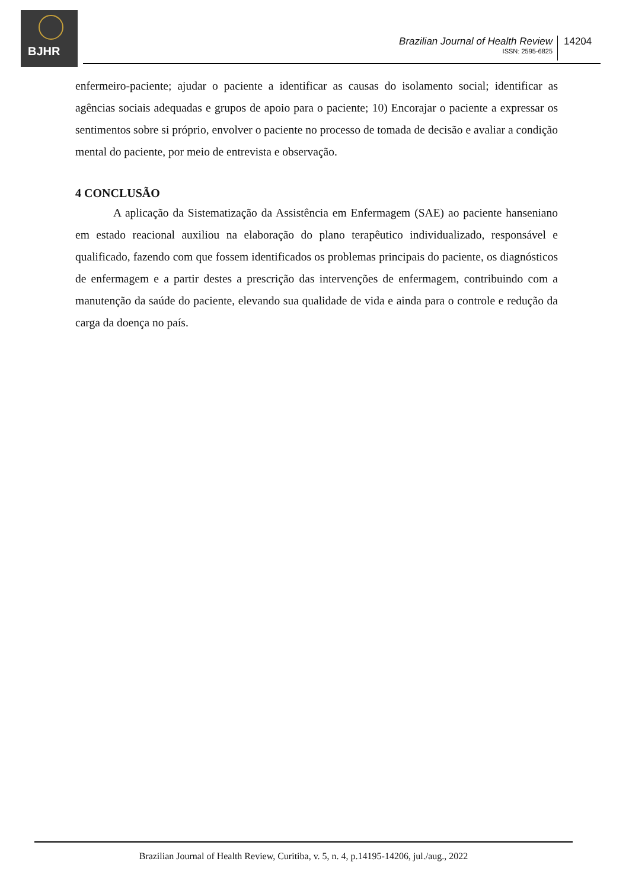BJHR
Brazilian Journal of Health Review
ISSN: 2595-6825
14204
enfermeiro-paciente; ajudar o paciente a identificar as causas do isolamento social; identificar as agências sociais adequadas e grupos de apoio para o paciente; 10) Encorajar o paciente a expressar os sentimentos sobre si próprio, envolver o paciente no processo de tomada de decisão e avaliar a condição mental do paciente, por meio de entrevista e observação.
4 CONCLUSÃO
A aplicação da Sistematização da Assistência em Enfermagem (SAE) ao paciente hanseniano em estado reacional auxiliou na elaboração do plano terapêutico individualizado, responsável e qualificado, fazendo com que fossem identificados os problemas principais do paciente, os diagnósticos de enfermagem e a partir destes a prescrição das intervenções de enfermagem, contribuindo com a manutenção da saúde do paciente, elevando sua qualidade de vida e ainda para o controle e redução da carga da doença no país.
Brazilian Journal of Health Review, Curitiba, v. 5, n. 4, p.14195-14206, jul./aug., 2022